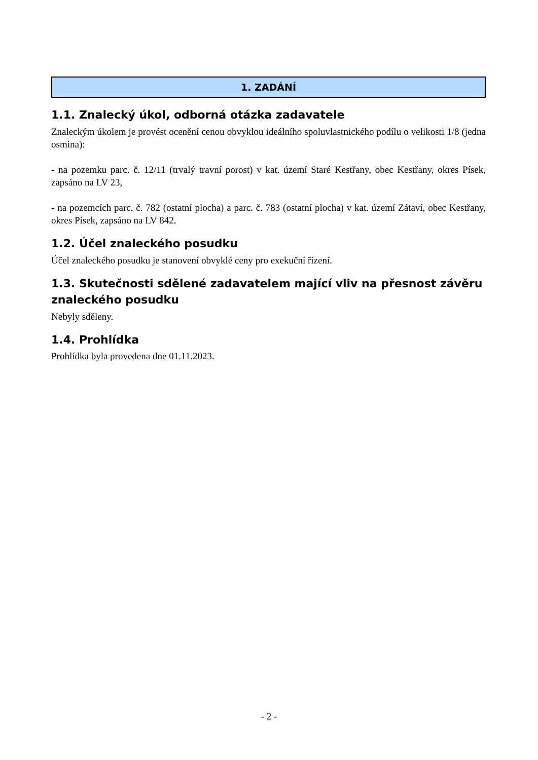1. ZADÁNÍ
1.1. Znalecký úkol, odborná otázka zadavatele
Znaleckým úkolem je provést ocenění cenou obvyklou ideálního spoluvlastnického podílu o velikosti 1/8 (jedna osmina):
- na pozemku parc. č. 12/11 (trvalý travní porost) v kat. území Staré Kestřany, obec Kestřany, okres Písek, zapsáno na LV 23,
- na pozemcích parc. č. 782 (ostatní plocha) a parc. č. 783 (ostatní plocha) v kat. území Zátaví, obec Kestřany, okres Písek, zapsáno na LV 842.
1.2. Účel znaleckého posudku
Účel znaleckého posudku je stanovení obvyklé ceny pro exekuční řízení.
1.3. Skutečnosti sdělené zadavatelem mající vliv na přesnost závěru znaleckého posudku
Nebyly sděleny.
1.4. Prohlídka
Prohlídka byla provedena dne 01.11.2023.
- 2 -